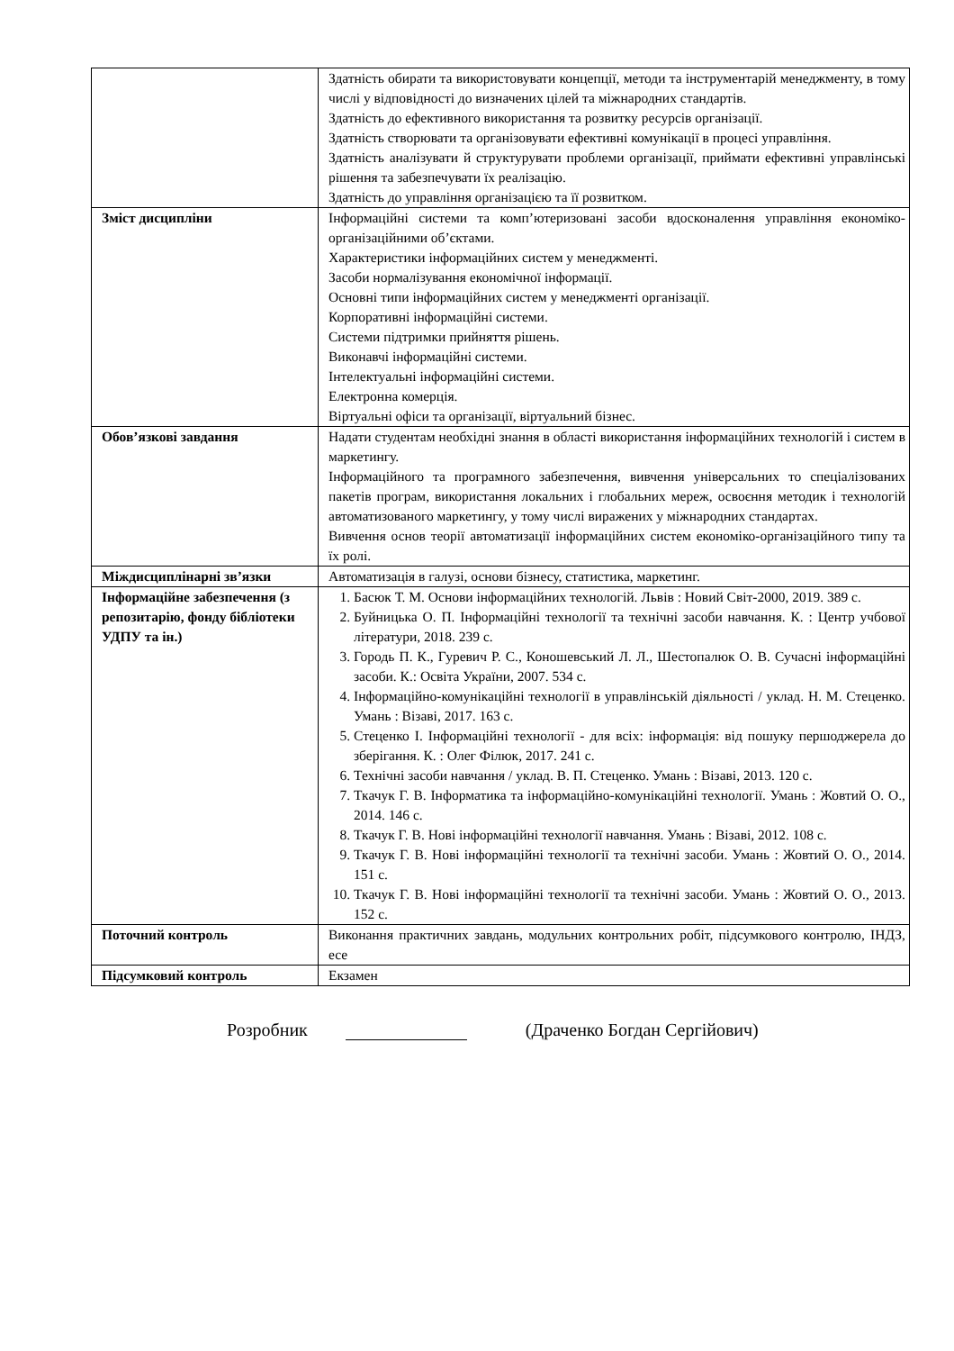| | Здатність обирати та використовувати концепції, методи та інструментарій менеджменту, в тому числі у відповідності до визначених цілей та міжнародних стандартів. Здатність до ефективного використання та розвитку ресурсів організації. Здатність створювати та організовувати ефективні комунікації в процесі управління. Здатність аналізувати й структурувати проблеми організації, приймати ефективні управлінські рішення та забезпечувати їх реалізацію. Здатність до управління організацією та її розвитком. |
| Зміст дисципліни | Інформаційні системи та комп’ютеризовані засоби вдосконалення управління економіко-організаційними об’єктами. Характеристики інформаційних систем у менеджменті. Засоби нормалізування економічної інформації. Основні типи інформаційних систем у менеджменті організації. Корпоративні інформаційні системи. Системи підтримки прийняття рішень. Виконавчі інформаційні системи. Інтелектуальні інформаційні системи. Електронна комерція. Віртуальні офіси та організації, віртуальний бізнес. |
| Обов’язкові завдання | Надати студентам необхідні знання в області використання інформаційних технологій і систем в маркетингу. Інформаційного та програмного забезпечення, вивчення універсальних то спеціалізованих пакетів програм, використання локальних і глобальних мереж, освоєння методик і технологій автоматизованого маркетингу, у тому числі виражених у міжнародних стандартах. Вивчення основ теорії автоматизації інформаційних систем економіко-організаційного типу та їх ролі. |
| Міждисциплінарні зв’язки | Автоматизація в галузі, основи бізнесу, статистика, маркетинг. |
| Інформаційне забезпечення (з репозитарію, фонду бібліотеки УДПУ та ін.) | 1. Басюк Т. М. Основи інформаційних технологій. Львів : Новий Світ-2000, 2019. 389 с. 2. Буйницька О. П. Інформаційні технології та технічні засоби навчання. К. : Центр учбової літератури, 2018. 239 с. 3. Городь П. К., Гуревич Р. С., Коношевський Л. Л., Шестопалюк О. В. Сучасні інформаційні засоби. К.: Освіта України, 2007. 534 с. 4. Інформаційно-комунікаційні технології в управлінській діяльності / уклад. Н. М. Стеценко. Умань : Візаві, 2017. 163 с. 5. Стеценко І. Інформаційні технології - для всіх: інформація: від пошуку першоджерела до зберігання. К. : Олег Філюк, 2017. 241 с. 6. Технічні засоби навчання / уклад. В. П. Стеценко. Умань : Візаві, 2013. 120 с. 7. Ткачук Г. В. Інформатика та інформаційно-комунікаційні технології. Умань : Жовтий О. О., 2014. 146 с. 8. Ткачук Г. В. Нові інформаційні технології навчання. Умань : Візаві, 2012. 108 с. 9. Ткачук Г. В. Нові інформаційні технології та технічні засоби. Умань : Жовтий О. О., 2014. 151 с. 10. Ткачук Г. В. Нові інформаційні технології та технічні засоби. Умань : Жовтий О. О., 2013. 152 с. |
| Поточний контроль | Виконання практичних завдань, модульних контрольних робіт, підсумкового контролю, ІНДЗ, есе |
| Підсумковий контроль | Екзамен |
Розробник
(Драченко Богдан Сергійович)